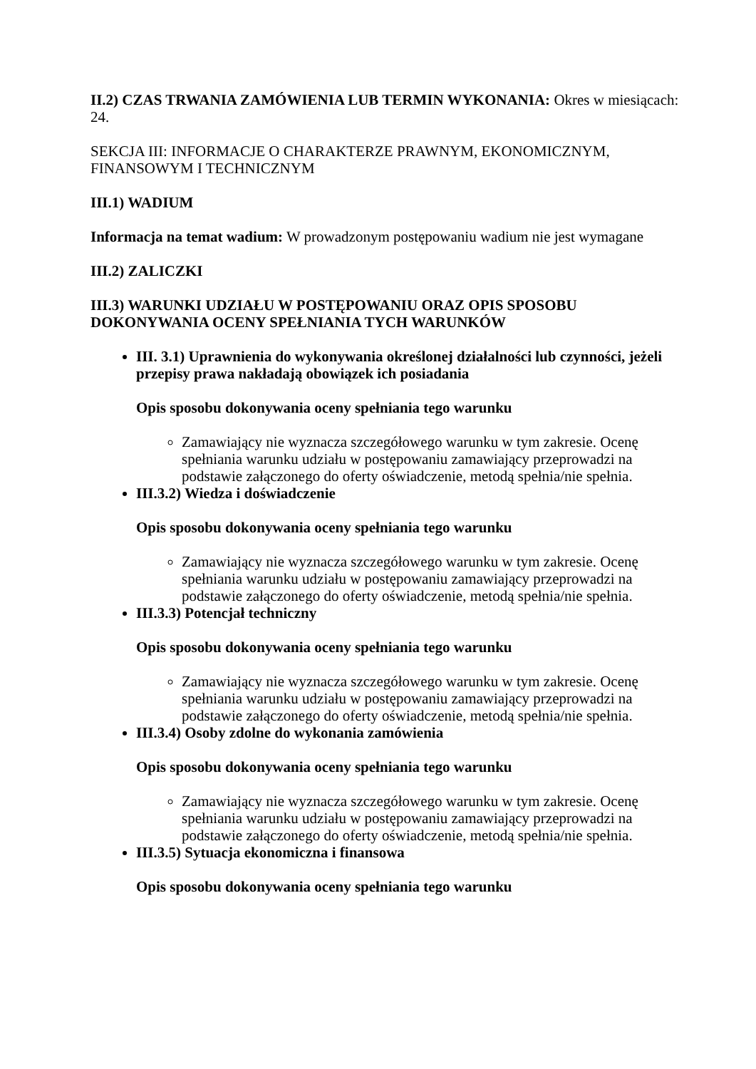II.2) CZAS TRWANIA ZAMÓWIENIA LUB TERMIN WYKONANIA: Okres w miesiącach: 24.
SEKCJA III: INFORMACJE O CHARAKTERZE PRAWNYM, EKONOMICZNYM, FINANSOWYM I TECHNICZNYM
III.1) WADIUM
Informacja na temat wadium: W prowadzonym postępowaniu wadium nie jest wymagane
III.2) ZALICZKI
III.3) WARUNKI UDZIAŁU W POSTĘPOWANIU ORAZ OPIS SPOSOBU DOKONYWANIA OCENY SPEŁNIANIA TYCH WARUNKÓW
III. 3.1) Uprawnienia do wykonywania określonej działalności lub czynności, jeżeli przepisy prawa nakładają obowiązek ich posiadania
Opis sposobu dokonywania oceny spełniania tego warunku
Zamawiający nie wyznacza szczegółowego warunku w tym zakresie. Ocenę spełniania warunku udziału w postępowaniu zamawiający przeprowadzi na podstawie załączonego do oferty oświadczenie, metodą spełnia/nie spełnia.
III.3.2) Wiedza i doświadczenie
Opis sposobu dokonywania oceny spełniania tego warunku
Zamawiający nie wyznacza szczegółowego warunku w tym zakresie. Ocenę spełniania warunku udziału w postępowaniu zamawiający przeprowadzi na podstawie załączonego do oferty oświadczenie, metodą spełnia/nie spełnia.
III.3.3) Potencjał techniczny
Opis sposobu dokonywania oceny spełniania tego warunku
Zamawiający nie wyznacza szczegółowego warunku w tym zakresie. Ocenę spełniania warunku udziału w postępowaniu zamawiający przeprowadzi na podstawie załączonego do oferty oświadczenie, metodą spełnia/nie spełnia.
III.3.4) Osoby zdolne do wykonania zamówienia
Opis sposobu dokonywania oceny spełniania tego warunku
Zamawiający nie wyznacza szczegółowego warunku w tym zakresie. Ocenę spełniania warunku udziału w postępowaniu zamawiający przeprowadzi na podstawie załączonego do oferty oświadczenie, metodą spełnia/nie spełnia.
III.3.5) Sytuacja ekonomiczna i finansowa
Opis sposobu dokonywania oceny spełniania tego warunku